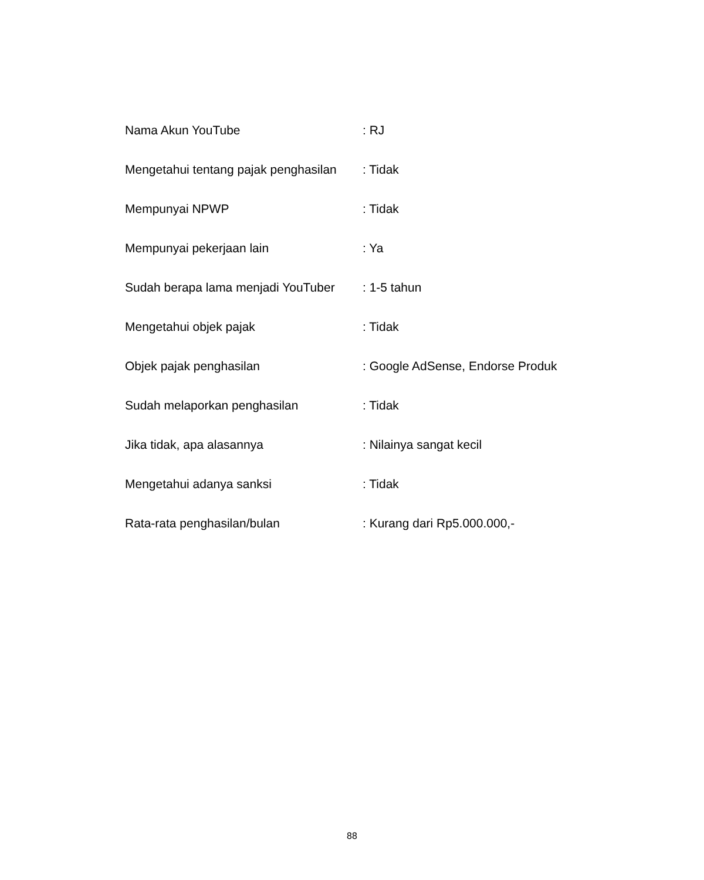Nama Akun YouTube : RJ
Mengetahui tentang pajak penghasilan : Tidak
Mempunyai NPWP : Tidak
Mempunyai pekerjaan lain : Ya
Sudah berapa lama menjadi YouTuber : 1-5 tahun
Mengetahui objek pajak : Tidak
Objek pajak penghasilan : Google AdSense, Endorse Produk
Sudah melaporkan penghasilan : Tidak
Jika tidak, apa alasannya : Nilainya sangat kecil
Mengetahui adanya sanksi : Tidak
Rata-rata penghasilan/bulan : Kurang dari Rp5.000.000,-
88